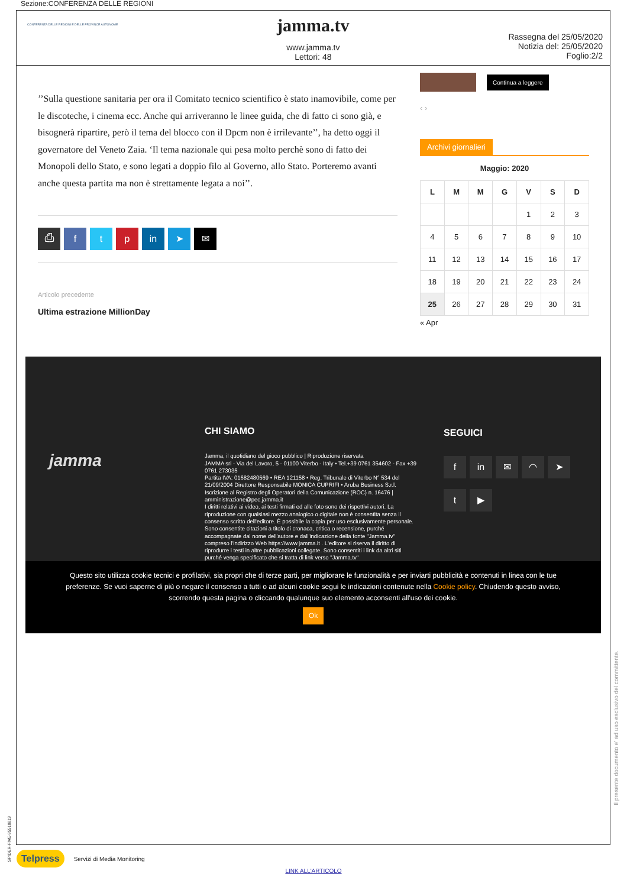Sezione:CONFERENZA DELLE REGIONI
CONFERENZA DELLE REGIONI E DELLE PROVINCE AUTONOME
jamma.tv
www.jamma.tv
Lettori: 48
Rassegna del 25/05/2020
Notizia del: 25/05/2020
Foglio:2/2
’’Sulla questione sanitaria per ora il Comitato tecnico scientifico è stato inamovibile, come per le discoteche, i cinema ecc. Anche qui arriveranno le linee guida, che di fatto ci sono già, e bisognerà ripartire, però il tema del blocco con il Dpcm non è irrilevante’’, ha detto oggi il governatore del Veneto Zaia. ‘Il tema nazionale qui pesa molto perchè sono di fatto dei Monopoli dello Stato, e sono legati a doppio filo al Governo, allo Stato. Porteremo avanti anche questa partita ma non è strettamente legata a noi’’.
⎙ ftp in ➤ ✉
Articolo precedente
Ultima estrazione MillionDay
Continua a leggere
‹ ›
Archivi giornalieri
Maggio: 2020
| L | M | M | G | V | S | D |
| --- | --- | --- | --- | --- | --- | --- |
| | | | | 1 | 2 | 3 |
| 4 | 5 | 6 | 7 | 8 | 9 | 10 |
| 11 | 12 | 13 | 14 | 15 | 16 | 17 |
| 18 | 19 | 20 | 21 | 22 | 23 | 24 |
| 25 | 26 | 27 | 28 | 29 | 30 | 31 |
« Apr
jamma
CHI SIAMO
Jamma, il quotidiano del gioco pubblico | Riproduzione riservata
JAMMA srl - Via del Lavoro, 5 - 01100 Viterbo - Italy • Tel.+39 0761 354602 - Fax +39 0761 273035
Partita IVA: 01682480569 • REA 121158 • Reg. Tribunale di Viterbo N° 534 del 21/09/2004 Direttore Responsabile MONICA CUPRIFI • Aruba Business S.r.l. Iscrizione al Registro degli Operatori della Comunicazione (ROC) n. 16476 | amministrazione@pec.jamma.it
I diritti relativi ai video, ai testi firmati ed alle foto sono dei rispettivi autori. La riproduzione con qualsiasi mezzo analogico o digitale non è consentita senza il consenso scritto dell'editore. È possibile la copia per uso esclusivamente personale. Sono consentite citazioni a titolo di cronaca, critica o recensione, purché accompagnate dal nome dell'autore e dall'indicazione della fonte "Jamma.tv" compreso l'indirizzo Web https://www.jamma.it . L'editore si riserva il diritto di riprodurre i testi in altre pubblicazioni collegate. Sono consentiti i link da altri siti purché venga specificato che si tratta di link verso "Jamma.tv"
SEGUICI
f in ✉ ◠ ➤
t ▶
Questo sito utilizza cookie tecnici e profilativi, sia propri che di terze parti, per migliorare le funzionalità e per inviarti pubblicità e contenuti in linea con le tue preferenze. Se vuoi saperne di più o negare il consenso a tutti o ad alcuni cookie segui le indicazioni contenute nella Cookie policy. Chiudendo questo avviso, scorrendo questa pagina o cliccando qualunque suo elemento acconsenti all'uso dei cookie.
Ok
Telpress Servizi di Media Monitoring
LINK ALL'ARTICOLO
SPIDER-FIVE-95510819
Il presente documento e' ad uso esclusivo del committente.